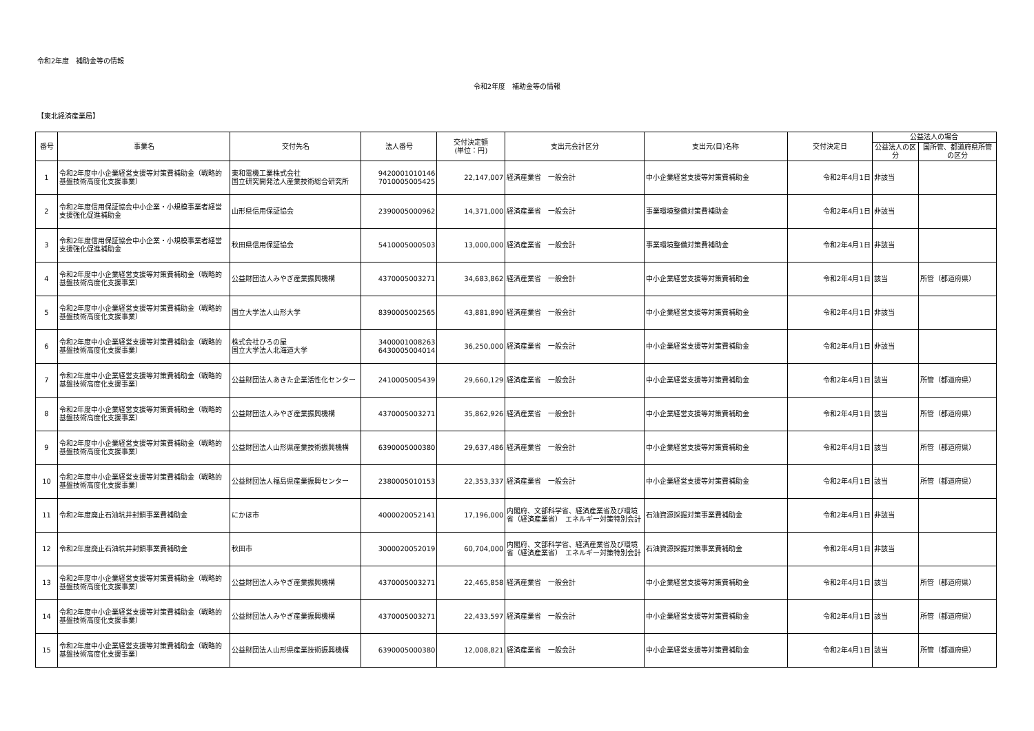令和2年度　補助金等の情報
令和2年度　補助金等の情報
【東北経済産業局】
| 番号 | 事業名 | 交付先名 | 法人番号 | 交付決定額 (単位：円) | 支出元会計区分 | 支出元(目)名称 | 交付決定日 | 公益法人の場合 | |
| --- | --- | --- | --- | --- | --- | --- | --- | --- | --- |
| | | | | | | | | 公益法人の区分 | 国所管、都道府県所管の区分 |
| 1 | 令和2年度中小企業経営支援等対策費補助金（戦略的基盤技術高度化支援事業） | 東和電機工業株式会社 国立研究開発法人産業技術総合研究所 | 9420001010146 7010005005425 | 22,147,007 | 経済産業省 一般会計 | 中小企業経営支援等対策費補助金 | 令和2年4月1日 | 非該当 | |
| 2 | 令和2年度信用保証協会中小企業・小規模事業者経営支援強化促進補助金 | 山形県信用保証協会 | 2390005000962 | 14,371,000 | 経済産業省 一般会計 | 事業環境整備対策費補助金 | 令和2年4月1日 | 非該当 | |
| 3 | 令和2年度信用保証協会中小企業・小規模事業者経営支援強化促進補助金 | 秋田県信用保証協会 | 5410005000503 | 13,000,000 | 経済産業省 一般会計 | 事業環境整備対策費補助金 | 令和2年4月1日 | 非該当 | |
| 4 | 令和2年度中小企業経営支援等対策費補助金（戦略的基盤技術高度化支援事業） | 公益財団法人みやぎ産業振興機構 | 4370005003271 | 34,683,862 | 経済産業省 一般会計 | 中小企業経営支援等対策費補助金 | 令和2年4月1日 | 該当 | 所管（都道府県） |
| 5 | 令和2年度中小企業経営支援等対策費補助金（戦略的基盤技術高度化支援事業） | 国立大学法人山形大学 | 8390005002565 | 43,881,890 | 経済産業省 一般会計 | 中小企業経営支援等対策費補助金 | 令和2年4月1日 | 非該当 | |
| 6 | 令和2年度中小企業経営支援等対策費補助金（戦略的基盤技術高度化支援事業） | 株式会社ひろの屋 国立大学法人北海道大学 | 3400001008263 6430005004014 | 36,250,000 | 経済産業省 一般会計 | 中小企業経営支援等対策費補助金 | 令和2年4月1日 | 非該当 | |
| 7 | 令和2年度中小企業経営支援等対策費補助金（戦略的基盤技術高度化支援事業） | 公益財団法人あきた企業活性化センター | 2410005005439 | 29,660,129 | 経済産業省 一般会計 | 中小企業経営支援等対策費補助金 | 令和2年4月1日 | 該当 | 所管（都道府県） |
| 8 | 令和2年度中小企業経営支援等対策費補助金（戦略的基盤技術高度化支援事業） | 公益財団法人みやぎ産業振興機構 | 4370005003271 | 35,862,926 | 経済産業省 一般会計 | 中小企業経営支援等対策費補助金 | 令和2年4月1日 | 該当 | 所管（都道府県） |
| 9 | 令和2年度中小企業経営支援等対策費補助金（戦略的基盤技術高度化支援事業） | 公益財団法人山形県産業技術振興機構 | 6390005000380 | 29,637,486 | 経済産業省 一般会計 | 中小企業経営支援等対策費補助金 | 令和2年4月1日 | 該当 | 所管（都道府県） |
| 10 | 令和2年度中小企業経営支援等対策費補助金（戦略的基盤技術高度化支援事業） | 公益財団法人福島県産業振興センター | 2380005010153 | 22,353,337 | 経済産業省 一般会計 | 中小企業経営支援等対策費補助金 | 令和2年4月1日 | 該当 | 所管（都道府県） |
| 11 | 令和2年度廃止石油坑井封鎖事業費補助金 | にかほ市 | 4000020052141 | 17,196,000 | 内閣府、文部科学省、経済産業省及び環境省（経済産業省） エネルギー対策特別会計 | 石油資源採掘対策事業費補助金 | 令和2年4月1日 | 非該当 | |
| 12 | 令和2年度廃止石油坑井封鎖事業費補助金 | 秋田市 | 3000020052019 | 60,704,000 | 内閣府、文部科学省、経済産業省及び環境省（経済産業省） エネルギー対策特別会計 | 石油資源採掘対策事業費補助金 | 令和2年4月1日 | 非該当 | |
| 13 | 令和2年度中小企業経営支援等対策費補助金（戦略的基盤技術高度化支援事業） | 公益財団法人みやぎ産業振興機構 | 4370005003271 | 22,465,858 | 経済産業省 一般会計 | 中小企業経営支援等対策費補助金 | 令和2年4月1日 | 該当 | 所管（都道府県） |
| 14 | 令和2年度中小企業経営支援等対策費補助金（戦略的基盤技術高度化支援事業） | 公益財団法人みやぎ産業振興機構 | 4370005003271 | 22,433,597 | 経済産業省 一般会計 | 中小企業経営支援等対策費補助金 | 令和2年4月1日 | 該当 | 所管（都道府県） |
| 15 | 令和2年度中小企業経営支援等対策費補助金（戦略的基盤技術高度化支援事業） | 公益財団法人山形県産業技術振興機構 | 6390005000380 | 12,008,821 | 経済産業省 一般会計 | 中小企業経営支援等対策費補助金 | 令和2年4月1日 | 該当 | 所管（都道府県） |